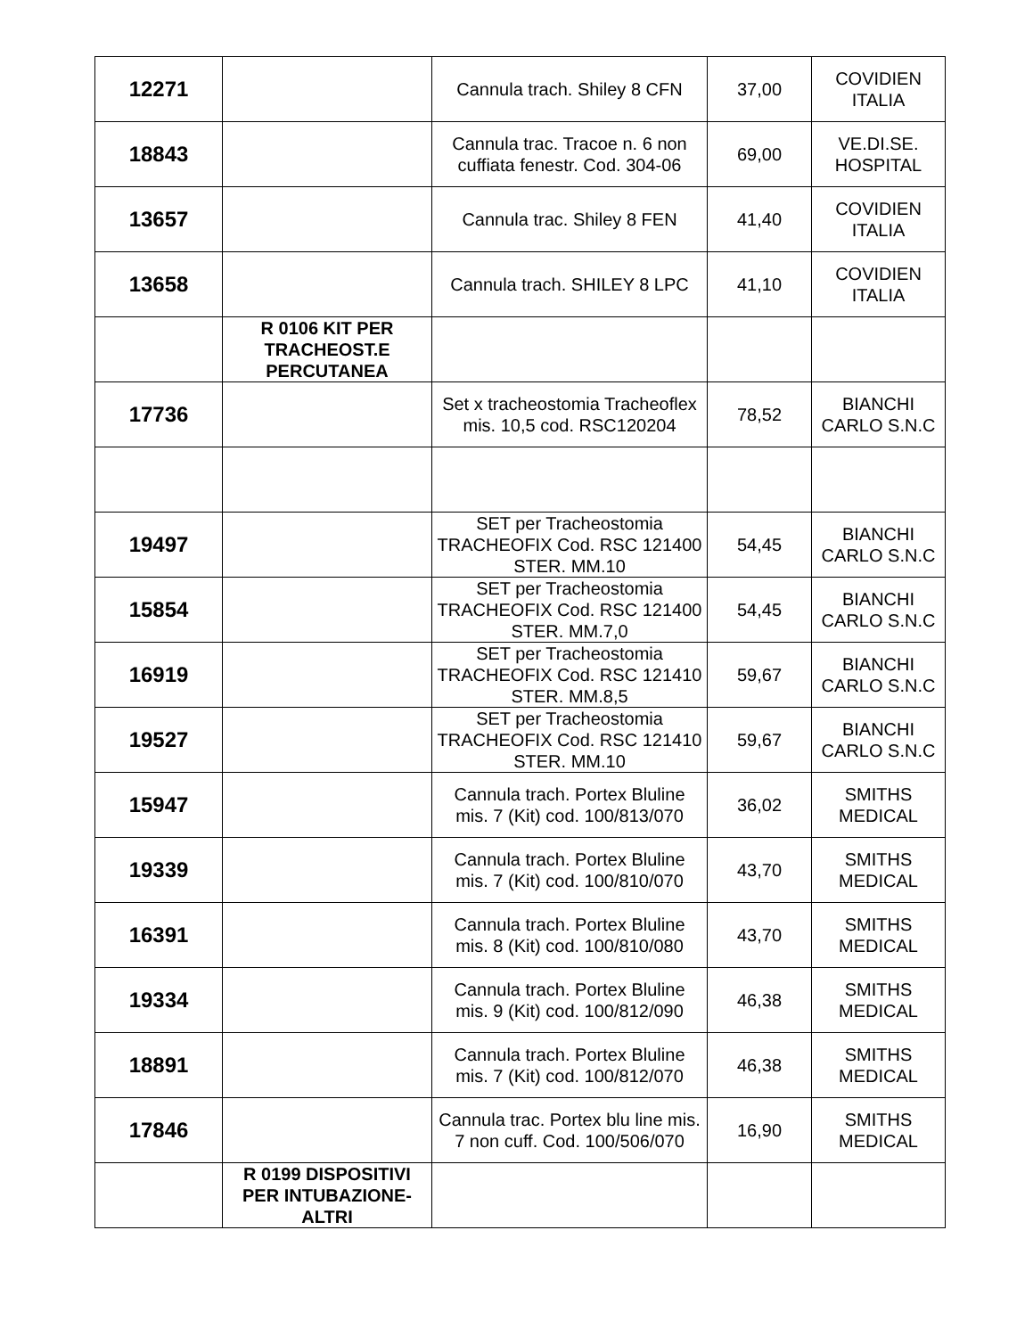| 12271 | | Cannula trach. Shiley 8 CFN | 37,00 | COVIDIEN ITALIA |
| 18843 | | Cannula trac. Tracoe n. 6 non cuffiata fenestr. Cod. 304-06 | 69,00 | VE.DI.SE. HOSPITAL |
| 13657 | | Cannula trac. Shiley 8 FEN | 41,40 | COVIDIEN ITALIA |
| 13658 | | Cannula trach. SHILEY 8 LPC | 41,10 | COVIDIEN ITALIA |
| | R 0106 KIT PER TRACHEOST.E PERCUTANEA | | | |
| 17736 | | Set x tracheostomia Tracheoflex mis. 10,5 cod. RSC120204 | 78,52 | BIANCHI CARLO S.N.C |
| 19497 | | SET per Tracheostomia TRACHEOFIX Cod. RSC 121400 STER. MM.10 | 54,45 | BIANCHI CARLO S.N.C |
| 15854 | | SET per Tracheostomia TRACHEOFIX Cod. RSC 121400 STER. MM.7,0 | 54,45 | BIANCHI CARLO S.N.C |
| 16919 | | SET per Tracheostomia TRACHEOFIX Cod. RSC 121410 STER. MM.8,5 | 59,67 | BIANCHI CARLO S.N.C |
| 19527 | | SET per Tracheostomia TRACHEOFIX Cod. RSC 121410 STER. MM.10 | 59,67 | BIANCHI CARLO S.N.C |
| 15947 | | Cannula trach. Portex Bluline mis. 7 (Kit) cod. 100/813/070 | 36,02 | SMITHS MEDICAL |
| 19339 | | Cannula trach. Portex Bluline mis. 7 (Kit) cod. 100/810/070 | 43,70 | SMITHS MEDICAL |
| 16391 | | Cannula trach. Portex Bluline mis. 8 (Kit) cod. 100/810/080 | 43,70 | SMITHS MEDICAL |
| 19334 | | Cannula trach. Portex Bluline mis. 9 (Kit) cod. 100/812/090 | 46,38 | SMITHS MEDICAL |
| 18891 | | Cannula trach. Portex Bluline mis. 7 (Kit) cod. 100/812/070 | 46,38 | SMITHS MEDICAL |
| 17846 | | Cannula trac. Portex blu line mis. 7 non cuff. Cod. 100/506/070 | 16,90 | SMITHS MEDICAL |
| | R 0199 DISPOSITIVI PER INTUBAZIONE-ALTRI | | | |